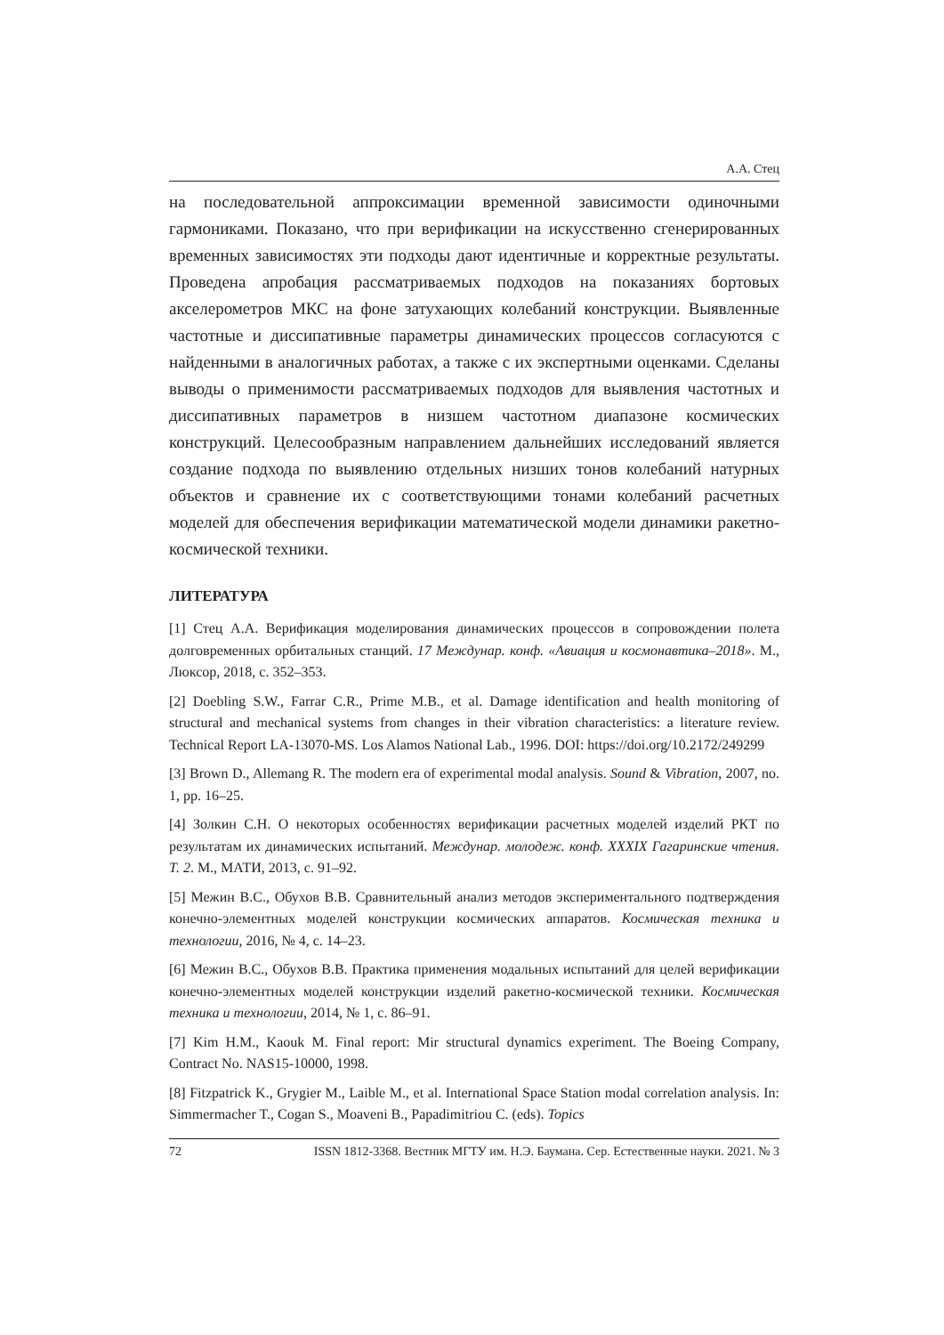А.А. Стец
на последовательной аппроксимации временной зависимости одиночными гармониками. Показано, что при верификации на искусственно сгенерированных временных зависимостях эти подходы дают идентичные и корректные результаты. Проведена апробация рассматриваемых подходов на показаниях бортовых акселерометров МКС на фоне затухающих колебаний конструкции. Выявленные частотные и диссипативные параметры динамических процессов согласуются с найденными в аналогичных работах, а также с их экспертными оценками. Сделаны выводы о применимости рассматриваемых подходов для выявления частотных и диссипативных параметров в низшем частотном диапазоне космических конструкций. Целесообразным направлением дальнейших исследований является создание подхода по выявлению отдельных низших тонов колебаний натурных объектов и сравнение их с соответствующими тонами колебаний расчетных моделей для обеспечения верификации математической модели динамики ракетно-космической техники.
ЛИТЕРАТУРА
[1] Стец А.А. Верификация моделирования динамических процессов в сопровождении полета долговременных орбитальных станций. 17 Междунар. конф. «Авиация и космонавтика–2018». М., Люксор, 2018, с. 352–353.
[2] Doebling S.W., Farrar C.R., Prime M.B., et al. Damage identification and health monitoring of structural and mechanical systems from changes in their vibration characteristics: a literature review. Technical Report LA-13070-MS. Los Alamos National Lab., 1996. DOI: https://doi.org/10.2172/249299
[3] Brown D., Allemang R. The modern era of experimental modal analysis. Sound & Vibration, 2007, no. 1, pp. 16–25.
[4] Золкин С.Н. О некоторых особенностях верификации расчетных моделей изделий РКТ по результатам их динамических испытаний. Междунар. молодеж. конф. XXXIX Гагаринские чтения. Т. 2. М., МАТИ, 2013, с. 91–92.
[5] Межин В.С., Обухов В.В. Сравнительный анализ методов экспериментального подтверждения конечно-элементных моделей конструкции космических аппаратов. Космическая техника и технологии, 2016, № 4, с. 14–23.
[6] Межин В.С., Обухов В.В. Практика применения модальных испытаний для целей верификации конечно-элементных моделей конструкции изделий ракетно-космической техники. Космическая техника и технологии, 2014, № 1, с. 86–91.
[7] Kim H.M., Kaouk M. Final report: Mir structural dynamics experiment. The Boeing Company, Contract No. NAS15-10000, 1998.
[8] Fitzpatrick K., Grygier M., Laible M., et al. International Space Station modal correlation analysis. In: Simmermacher T., Cogan S., Moaveni B., Papadimitriou C. (eds). Topics
72 ISSN 1812-3368. Вестник МГТУ им. Н.Э. Баумана. Сер. Естественные науки. 2021. № 3